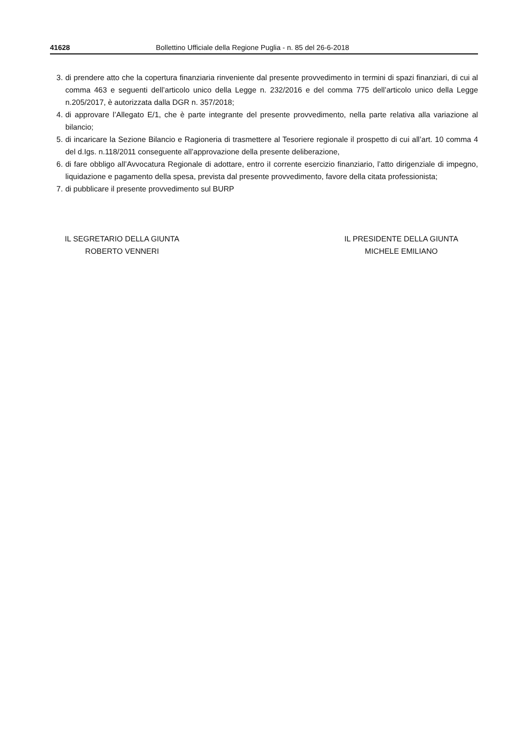41628 Bollettino Ufficiale della Regione Puglia - n. 85 del 26-6-2018
3. di prendere atto che la copertura finanziaria rinveniente dal presente provvedimento in termini di spazi finanziari, di cui al comma 463 e seguenti dell’articolo unico della Legge n. 232/2016 e del comma 775 dell’articolo unico della Legge n.205/2017, è autorizzata dalla DGR n. 357/2018;
4. di approvare l’Allegato E/1, che è parte integrante del presente provvedimento, nella parte relativa alla variazione al bilancio;
5. di incaricare la Sezione Bilancio e Ragioneria di trasmettere al Tesoriere regionale il prospetto di cui all’art. 10 comma 4 del d.Igs. n.118/2011 conseguente all’approvazione della presente deliberazione,
6. di fare obbligo all’Avvocatura Regionale di adottare, entro iI corrente esercizio finanziario, l’atto dirigenziale di impegno, liquidazione e pagamento della spesa, prevista dal presente provvedimento, favore della citata professionista;
7. di pubblicare il presente provvedimento sul BURP
IL SEGRETARIO DELLA GIUNTA
ROBERTO VENNERI
IL PRESIDENTE DELLA GIUNTA
MICHELE EMILIANO